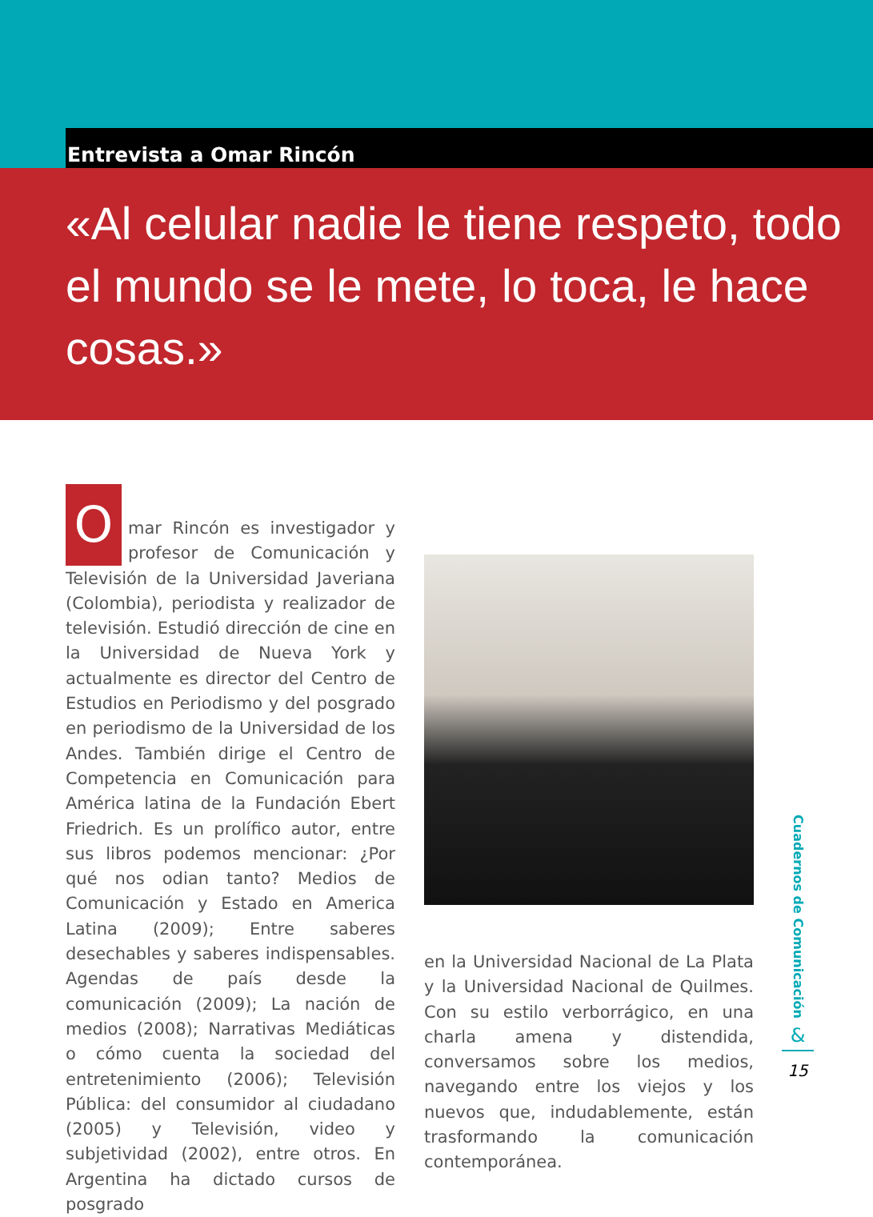Entrevista a Omar Rincón
«Al celular nadie le tiene respeto, todo el mundo se le mete, lo toca, le hace cosas.»
Omar Rincón es investigador y profesor de Comunicación y Televisión de la Universidad Javeriana (Colombia), periodista y realizador de televisión. Estudió dirección de cine en la Universidad de Nueva York y actualmente es director del Centro de Estudios en Periodismo y del posgrado en periodismo de la Universidad de los Andes. También dirige el Centro de Competencia en Comunicación para América latina de la Fundación Ebert Friedrich. Es un prolífico autor, entre sus libros podemos mencionar: ¿Por qué nos odian tanto? Medios de Comunicación y Estado en America Latina (2009); Entre saberes desechables y saberes indispensables. Agendas de país desde la comunicación (2009); La nación de medios (2008); Narrativas Mediáticas o cómo cuenta la sociedad del entretenimiento (2006); Televisión Pública: del consumidor al ciudadano (2005) y Televisión, video y subjetividad (2002), entre otros. En Argentina ha dictado cursos de posgrado
en la Universidad Nacional de La Plata y la Universidad Nacional de Quilmes. Con su estilo verborrágico, en una charla amena y distendida, conversamos sobre los medios, navegando entre los viejos y los nuevos que, indudablemente, están trasformando la comunicación contemporánea.
Cuadernos de Comunicación
&
15